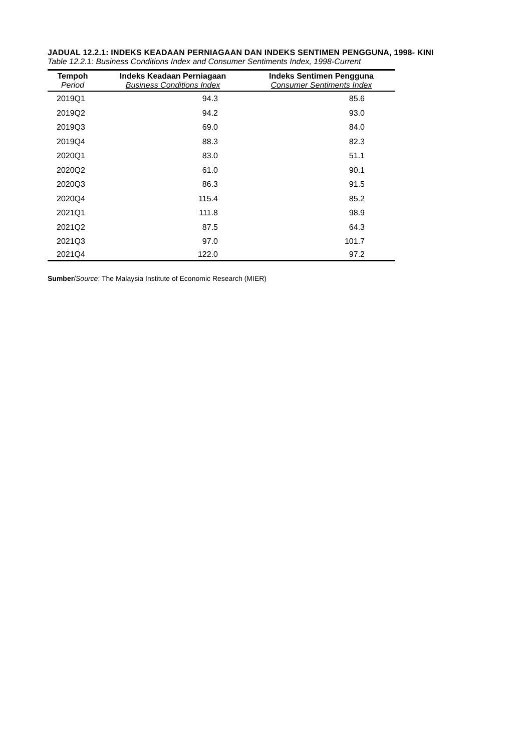JADUAL 12.2.1: INDEKS KEADAAN PERNIAGAAN DAN INDEKS SENTIMEN PENGGUNA, 1998- KINI
Table 12.2.1: Business Conditions Index and Consumer Sentiments Index, 1998-Current
| Tempoh | Indeks Keadaan Perniagaan | Indeks Sentimen Pengguna |
| --- | --- | --- |
| Period | Business Conditions Index | Consumer Sentiments Index |
| 2019Q1 | 94.3 | 85.6 |
| 2019Q2 | 94.2 | 93.0 |
| 2019Q3 | 69.0 | 84.0 |
| 2019Q4 | 88.3 | 82.3 |
| 2020Q1 | 83.0 | 51.1 |
| 2020Q2 | 61.0 | 90.1 |
| 2020Q3 | 86.3 | 91.5 |
| 2020Q4 | 115.4 | 85.2 |
| 2021Q1 | 111.8 | 98.9 |
| 2021Q2 | 87.5 | 64.3 |
| 2021Q3 | 97.0 | 101.7 |
| 2021Q4 | 122.0 | 97.2 |
Sumber/Source: The Malaysia Institute of Economic Research (MIER)